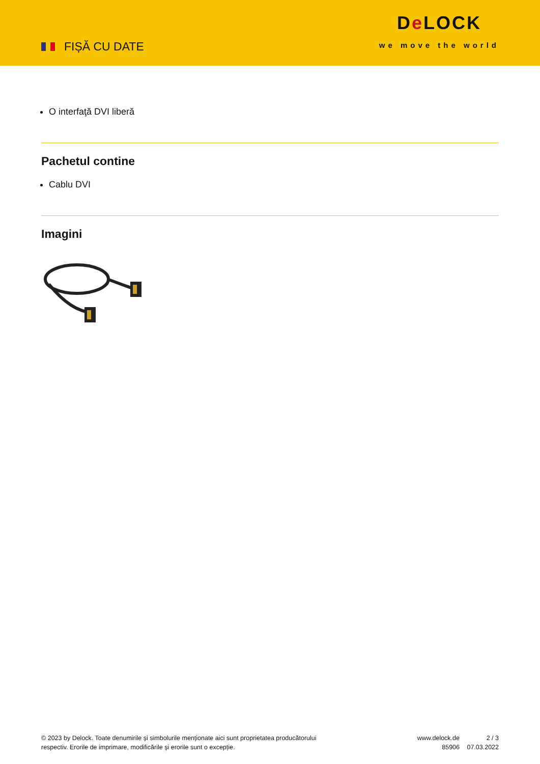FIȘĂ CU DATE
De LOCK
we move the world
O interfaţă DVI liberă
Pachetul contine
Cablu DVI
Imagini
© 2023 by Delock. Toate denumirile și simbolurile menționate aici sunt proprietatea producătorului respectiv. Erorile de imprimare, modificările și erorile sunt o excepție.
www.delock.de
85906
2 / 3
07.03.2022